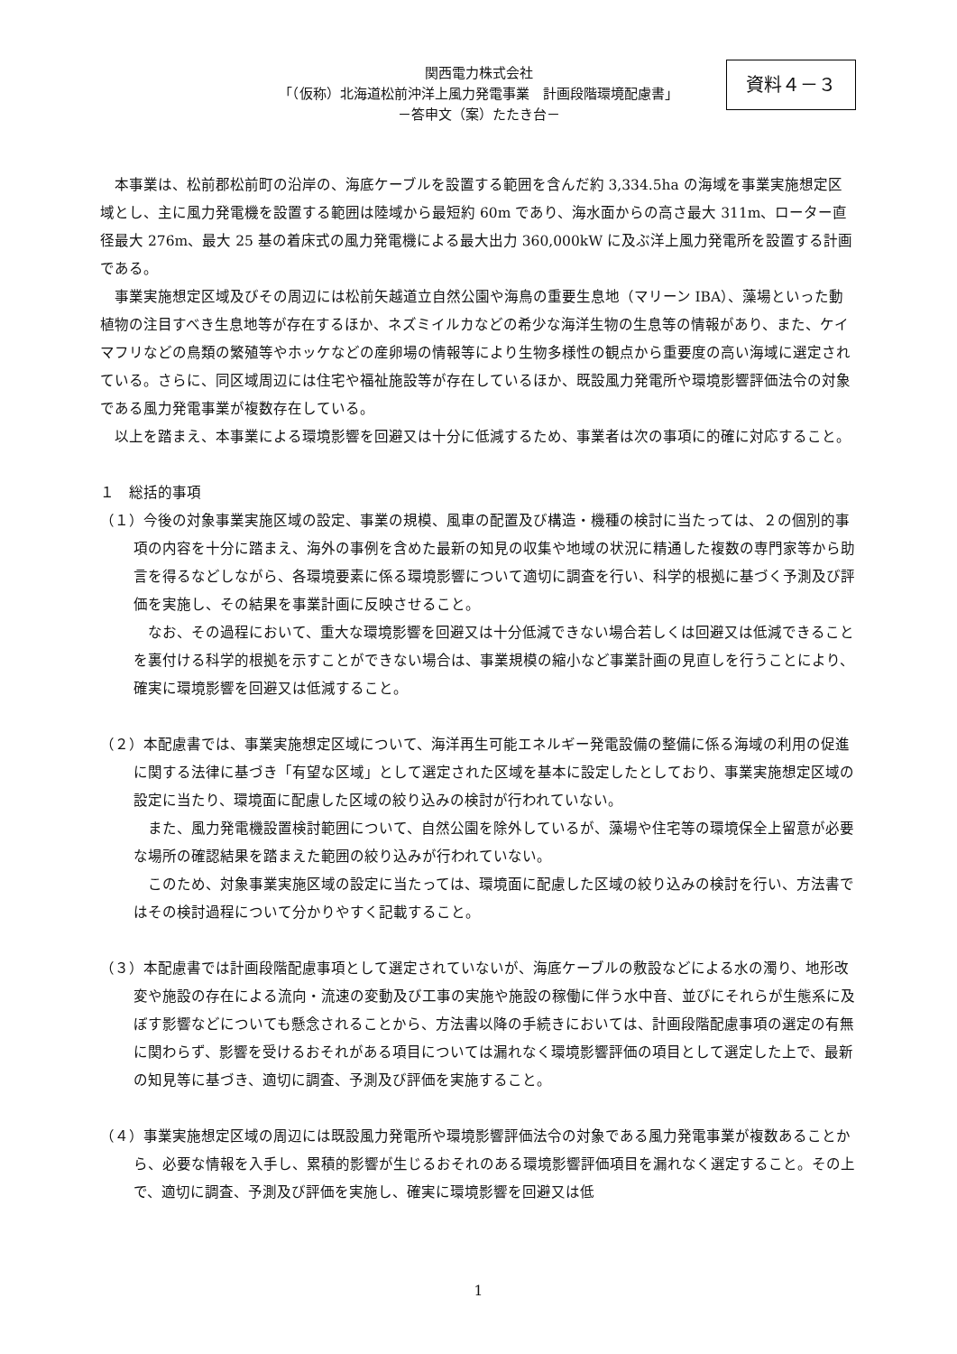関西電力株式会社
「（仮称）北海道松前沖洋上風力発電事業　計画段階環境配慮書」
－答申文（案）たたき台－
資料４－３
本事業は、松前郡松前町の沿岸の、海底ケーブルを設置する範囲を含んだ約 3,334.5ha の海域を事業実施想定区域とし、主に風力発電機を設置する範囲は陸域から最短約 60m であり、海水面からの高さ最大 311m、ローター直径最大 276m、最大 25 基の着床式の風力発電機による最大出力 360,000kW に及ぶ洋上風力発電所を設置する計画である。
事業実施想定区域及びその周辺には松前矢越道立自然公園や海鳥の重要生息地（マリーン IBA）、藻場といった動植物の注目すべき生息地等が存在するほか、ネズミイルカなどの希少な海洋生物の生息等の情報があり、また、ケイマフリなどの鳥類の繁殖等やホッケなどの産卵場の情報等により生物多様性の観点から重要度の高い海域に選定されている。さらに、同区域周辺には住宅や福祉施設等が存在しているほか、既設風力発電所や環境影響評価法令の対象である風力発電事業が複数存在している。
以上を踏まえ、本事業による環境影響を回避又は十分に低減するため、事業者は次の事項に的確に対応すること。
１　総括的事項
（１）今後の対象事業実施区域の設定、事業の規模、風車の配置及び構造・機種の検討に当たっては、２の個別的事項の内容を十分に踏まえ、海外の事例を含めた最新の知見の収集や地域の状況に精通した複数の専門家等から助言を得るなどしながら、各環境要素に係る環境影響について適切に調査を行い、科学的根拠に基づく予測及び評価を実施し、その結果を事業計画に反映させること。
なお、その過程において、重大な環境影響を回避又は十分低減できない場合若しくは回避又は低減できることを裏付ける科学的根拠を示すことができない場合は、事業規模の縮小など事業計画の見直しを行うことにより、確実に環境影響を回避又は低減すること。
（２）本配慮書では、事業実施想定区域について、海洋再生可能エネルギー発電設備の整備に係る海域の利用の促進に関する法律に基づき「有望な区域」として選定された区域を基本に設定したとしており、事業実施想定区域の設定に当たり、環境面に配慮した区域の絞り込みの検討が行われていない。
また、風力発電機設置検討範囲について、自然公園を除外しているが、藻場や住宅等の環境保全上留意が必要な場所の確認結果を踏まえた範囲の絞り込みが行われていない。
このため、対象事業実施区域の設定に当たっては、環境面に配慮した区域の絞り込みの検討を行い、方法書ではその検討過程について分かりやすく記載すること。
（３）本配慮書では計画段階配慮事項として選定されていないが、海底ケーブルの敷設などによる水の濁り、地形改変や施設の存在による流向・流速の変動及び工事の実施や施設の稼働に伴う水中音、並びにそれらが生態系に及ぼす影響などについても懸念されることから、方法書以降の手続きにおいては、計画段階配慮事項の選定の有無に関わらず、影響を受けるおそれがある項目については漏れなく環境影響評価の項目として選定した上で、最新の知見等に基づき、適切に調査、予測及び評価を実施すること。
（４）事業実施想定区域の周辺には既設風力発電所や環境影響評価法令の対象である風力発電事業が複数あることから、必要な情報を入手し、累積的影響が生じるおそれのある環境影響評価項目を漏れなく選定すること。その上で、適切に調査、予測及び評価を実施し、確実に環境影響を回避又は低
1